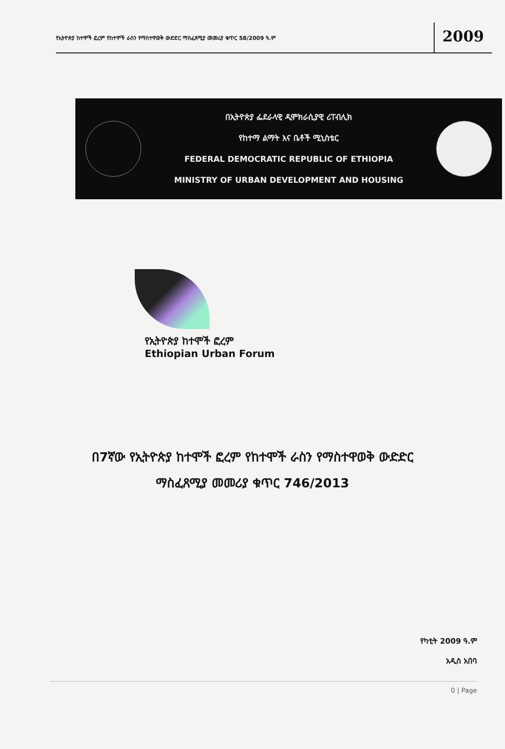የኢትዮጵያ ከተሞች ፎረም የከተሞች ራስን የማስተዋወቅ ውድድር ማስፈጸሚያ መመሪያ ቁጥር 58/2009 ዓ.ም
2009
በኢትዮጵያ ፌደራላዊ ዲሞክራሲያዊ ሪፐብሊክ
የከተማ ልማት እና ቤቶች ሚኒስቴር
FEDERAL DEMOCRATIC REPUBLIC OF ETHIOPIA
MINISTRY OF URBAN DEVELOPMENT AND HOUSING
የኢትዮጵያ ከተሞች ፎረም
Ethiopian Urban Forum
በ7ኛው የኢትዮጵያ ከተሞች ፎረም የከተሞች ራስን የማስተዋወቅ ውድድር
ማስፈጸሚያ መመሪያ ቁጥር 746/2013
የካቲት 2009 ዓ.ም
አዲስ አበባ
0 | Page